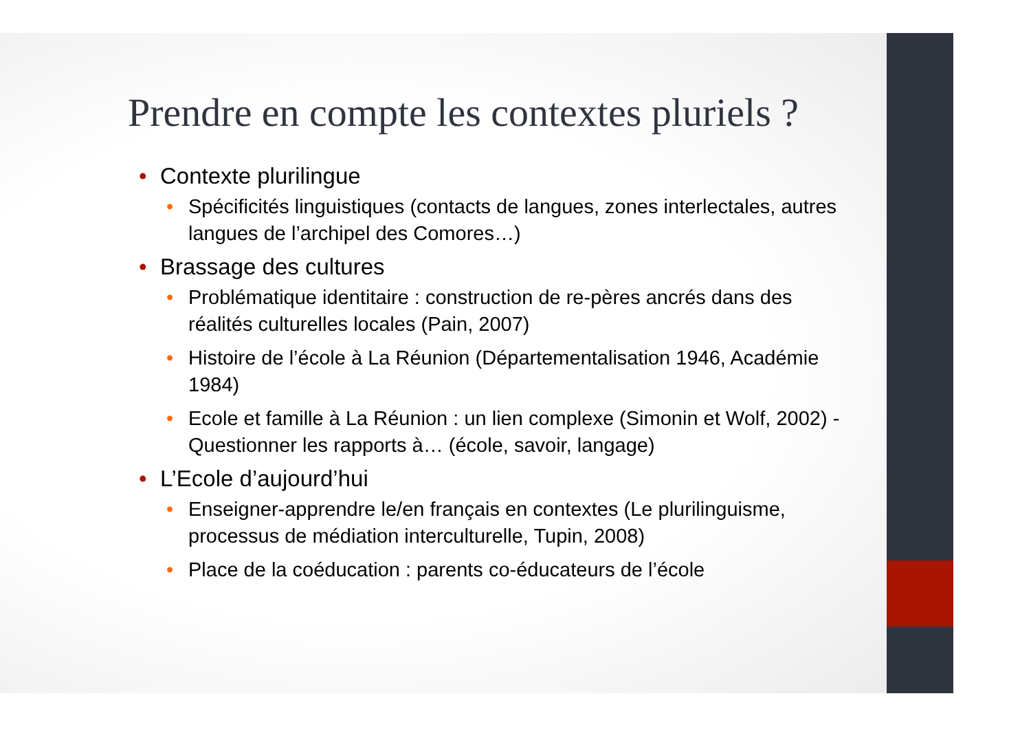Prendre en compte les contextes pluriels ?
• Contexte plurilingue
• Spécificités linguistiques (contacts de langues, zones interlectales, autres langues de l’archipel des Comores…)
• Brassage des cultures
• Problématique identitaire : construction de re-pères ancrés dans des réalités culturelles locales (Pain, 2007)
• Histoire de l’école à La Réunion (Départementalisation 1946, Académie 1984)
• Ecole et famille à La Réunion : un lien complexe (Simonin et Wolf, 2002) - Questionner les rapports à… (école, savoir, langage)
• L’Ecole d’aujourd’hui
• Enseigner-apprendre le/en français en contextes (Le plurilinguisme, processus de médiation interculturelle, Tupin, 2008)
• Place de la coéducation : parents co-éducateurs de l’école